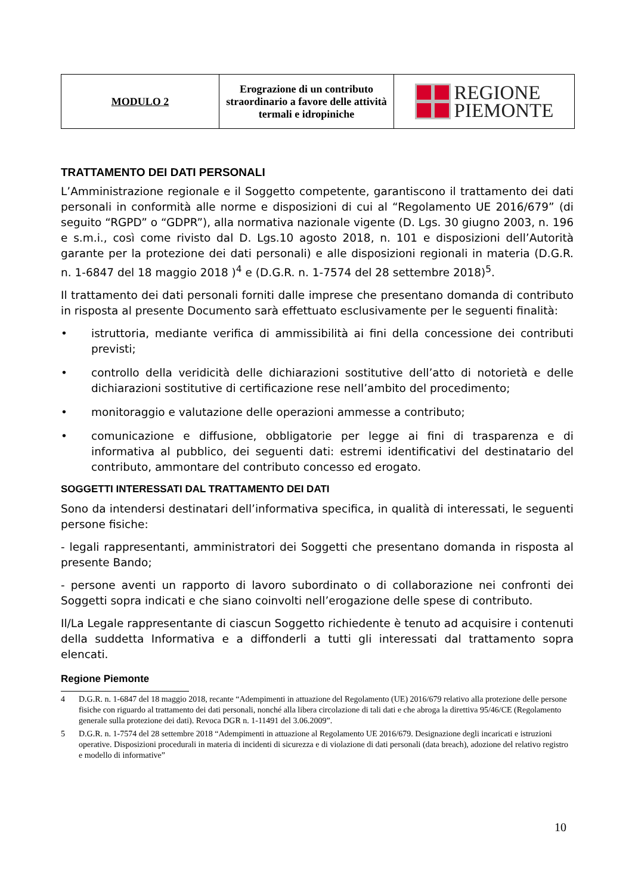| MODULO 2 | Erograzione di un contributo straordinario a favore delle attività termali e idropiniche | REGIONE PIEMONTE |
TRATTAMENTO DEI DATI PERSONALI
L’Amministrazione regionale e il Soggetto competente, garantiscono il trattamento dei dati personali in conformità alle norme e disposizioni di cui al “Regolamento UE 2016/679” (di seguito “RGPD” o “GDPR”), alla normativa nazionale vigente (D. Lgs. 30 giugno 2003, n. 196 e s.m.i., così come rivisto dal D. Lgs.10 agosto 2018, n. 101 e disposizioni dell’Autorità garante per la protezione dei dati personali) e alle disposizioni regionali in materia (D.G.R. n. 1-6847 del 18 maggio 2018 )<sup>4</sup> e (D.G.R. n. 1-7574 del 28 settembre 2018)<sup>5</sup>.
Il trattamento dei dati personali forniti dalle imprese che presentano domanda di contributo in risposta al presente Documento sarà effettuato esclusivamente per le seguenti finalità:
• istruttoria, mediante verifica di ammissibilità ai fini della concessione dei contributi previsti;
• controllo della veridicità delle dichiarazioni sostitutive dell’atto di notorietà e delle dichiarazioni sostitutive di certificazione rese nell’ambito del procedimento;
• monitoraggio e valutazione delle operazioni ammesse a contributo;
• comunicazione e diffusione, obbligatorie per legge ai fini di trasparenza e di informativa al pubblico, dei seguenti dati: estremi identificativi del destinatario del contributo, ammontare del contributo concesso ed erogato.
SOGGETTI INTERESSATI DAL TRATTAMENTO DEI DATI
Sono da intendersi destinatari dell’informativa specifica, in qualità di interessati, le seguenti persone fisiche:
- legali rappresentanti, amministratori dei Soggetti che presentano domanda in risposta al presente Bando;
- persone aventi un rapporto di lavoro subordinato o di collaborazione nei confronti dei Soggetti sopra indicati e che siano coinvolti nell’erogazione delle spese di contributo.
Il/La Legale rappresentante di ciascun Soggetto richiedente è tenuto ad acquisire i contenuti della suddetta Informativa e a diffonderli a tutti gli interessati dal trattamento sopra elencati.
Regione Piemonte
4 D.G.R. n. 1-6847 del 18 maggio 2018, recante “Adempimenti in attuazione del Regolamento (UE) 2016/679 relativo alla protezione delle persone fisiche con riguardo al trattamento dei dati personali, nonché alla libera circolazione di tali dati e che abroga la direttiva 95/46/CE (Regolamento generale sulla protezione dei dati). Revoca DGR n. 1-11491 del 3.06.2009”.
5 D.G.R. n. 1-7574 del 28 settembre 2018 “Adempimenti in attuazione al Regolamento UE 2016/679. Designazione degli incaricati e istruzioni operative. Disposizioni procedurali in materia di incidenti di sicurezza e di violazione di dati personali (data breach), adozione del relativo registro e modello di informative”
10